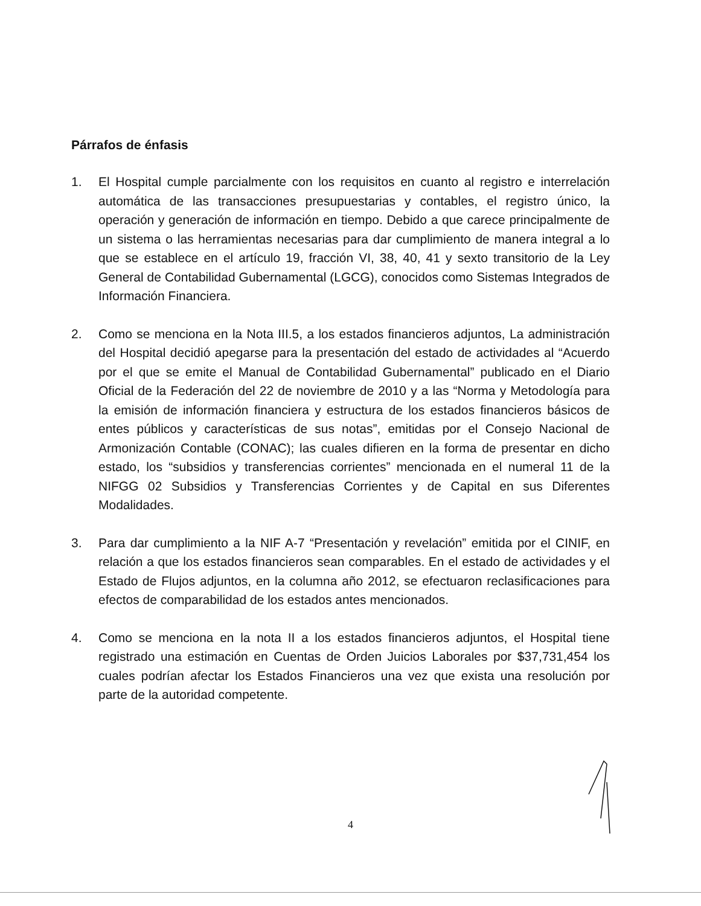Párrafos de énfasis
1. El Hospital cumple parcialmente con los requisitos en cuanto al registro e interrelación automática de las transacciones presupuestarias y contables, el registro único, la operación y generación de información en tiempo. Debido a que carece principalmente de un sistema o las herramientas necesarias para dar cumplimiento de manera integral a lo que se establece en el artículo 19, fracción VI, 38, 40, 41 y sexto transitorio de la Ley General de Contabilidad Gubernamental (LGCG), conocidos como Sistemas Integrados de Información Financiera.
2. Como se menciona en la Nota III.5, a los estados financieros adjuntos, La administración del Hospital decidió apegarse para la presentación del estado de actividades al “Acuerdo por el que se emite el Manual de Contabilidad Gubernamental” publicado en el Diario Oficial de la Federación del 22 de noviembre de 2010 y a las “Norma y Metodología para la emisión de información financiera y estructura de los estados financieros básicos de entes públicos y características de sus notas”, emitidas por el Consejo Nacional de Armonización Contable (CONAC); las cuales difieren en la forma de presentar en dicho estado, los “subsidios y transferencias corrientes” mencionada en el numeral 11 de la NIFGG 02 Subsidios y Transferencias Corrientes y de Capital en sus Diferentes Modalidades.
3. Para dar cumplimiento a la NIF A-7 “Presentación y revelación” emitida por el CINIF, en relación a que los estados financieros sean comparables. En el estado de actividades y el Estado de Flujos adjuntos, en la columna año 2012, se efectuaron reclasificaciones para efectos de comparabilidad de los estados antes mencionados.
4. Como se menciona en la nota II a los estados financieros adjuntos, el Hospital tiene registrado una estimación en Cuentas de Orden Juicios Laborales por $37,731,454 los cuales podrían afectar los Estados Financieros una vez que exista una resolución por parte de la autoridad competente.
4